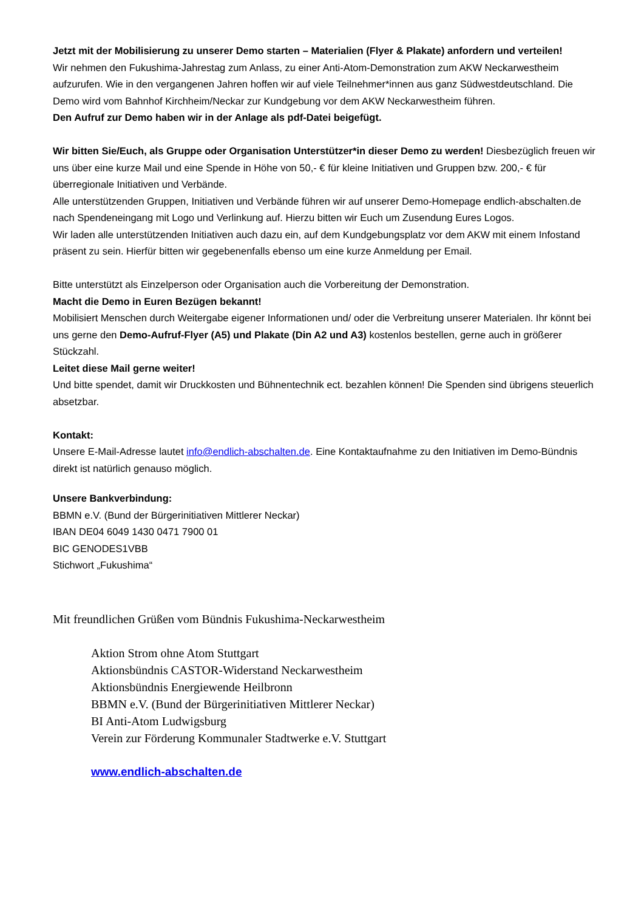Jetzt mit der Mobilisierung zu unserer Demo starten – Materialien (Flyer & Plakate) anfordern und verteilen!
Wir nehmen den Fukushima-Jahrestag zum Anlass, zu einer Anti-Atom-Demonstration zum AKW Neckarwestheim aufzurufen. Wie in den vergangenen Jahren hoffen wir auf viele Teilnehmer*innen aus ganz Südwestdeutschland. Die Demo wird vom Bahnhof Kirchheim/Neckar zur Kundgebung vor dem AKW Neckarwestheim führen.
Den Aufruf zur Demo haben wir in der Anlage als pdf-Datei beigefügt.
Wir bitten Sie/Euch, als Gruppe oder Organisation Unterstützer*in dieser Demo zu werden! Diesbezüglich freuen wir uns über eine kurze Mail und eine Spende in Höhe von 50,- € für kleine Initiativen und Gruppen bzw. 200,- € für überregionale Initiativen und Verbände.
Alle unterstützenden Gruppen, Initiativen und Verbände führen wir auf unserer Demo-Homepage endlich-abschalten.de nach Spendeneingang mit Logo und Verlinkung auf. Hierzu bitten wir Euch um Zusendung Eures Logos.
Wir laden alle unterstützenden Initiativen auch dazu ein, auf dem Kundgebungsplatz vor dem AKW mit einem Infostand präsent zu sein. Hierfür bitten wir gegebenenfalls ebenso um eine kurze Anmeldung per Email.
Bitte unterstützt als Einzelperson oder Organisation auch die Vorbereitung der Demonstration.
Macht die Demo in Euren Bezügen bekannt!
Mobilisiert Menschen durch Weitergabe eigener Informationen und/ oder die Verbreitung unserer Materialen. Ihr könnt bei uns gerne den Demo-Aufruf-Flyer (A5) und Plakate (Din A2 und A3) kostenlos bestellen, gerne auch in größerer Stückzahl.
Leitet diese Mail gerne weiter!
Und bitte spendet, damit wir Druckkosten und Bühnentechnik ect. bezahlen können! Die Spenden sind übrigens steuerlich absetzbar.
Kontakt:
Unsere E-Mail-Adresse lautet info@endlich-abschalten.de. Eine Kontaktaufnahme zu den Initiativen im Demo-Bündnis direkt ist natürlich genauso möglich.
Unsere Bankverbindung:
BBMN e.V. (Bund der Bürgerinitiativen Mittlerer Neckar)
IBAN DE04 6049 1430 0471 7900 01
BIC GENODES1VBB
Stichwort „Fukushima“
Mit freundlichen Grüßen vom Bündnis Fukushima-Neckarwestheim
Aktion Strom ohne Atom Stuttgart
Aktionsbündnis CASTOR-Widerstand Neckarwestheim
Aktionsbündnis Energiewende Heilbronn
BBMN e.V. (Bund der Bürgerinitiativen Mittlerer Neckar)
BI Anti-Atom Ludwigsburg
Verein zur Förderung Kommunaler Stadtwerke e.V. Stuttgart
www.endlich-abschalten.de